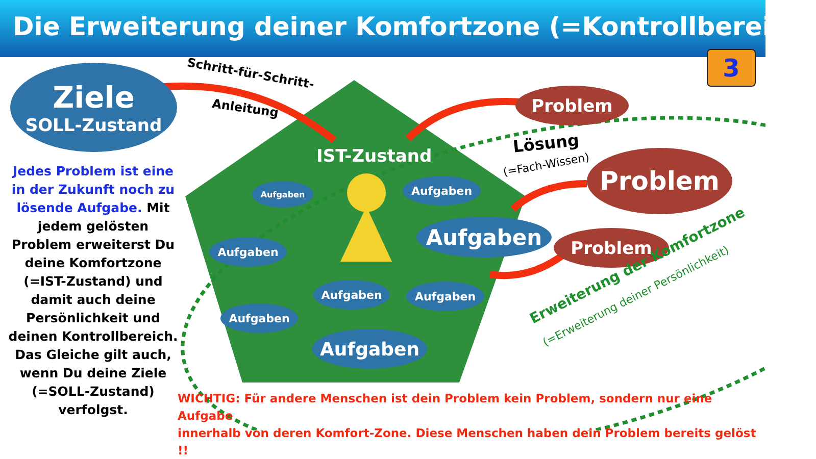Die Erweiterung deiner Komfortzone (=Kontrollbereich)
3
Ziele
SOLL-Zustand
Schritt-für-Schritt-
Anleitung
Problem
Lösung
(=Fach-Wissen) Problem
Problem
IST-Zustand
Aufgaben Aufgaben
Aufgaben
Aufgaben
Aufgaben Aufgaben
Aufgaben
Aufgaben
Erweiterung der Komfortzone
(=Erweiterung deiner Persönlichkeit)
Jedes Problem ist eine in der Zukunft noch zu lösende Aufgabe. Mit jedem gelösten Problem erweiterst Du deine Komfortzone (=IST-Zustand) und damit auch deine Persönlichkeit und deinen Kontrollbereich. Das Gleiche gilt auch, wenn Du deine Ziele (=SOLL-Zustand) verfolgst.
WICHTIG: Für andere Menschen ist dein Problem kein Problem, sondern nur eine Aufgabe
innerhalb von deren Komfort-Zone. Diese Menschen haben dein Problem bereits gelöst !!